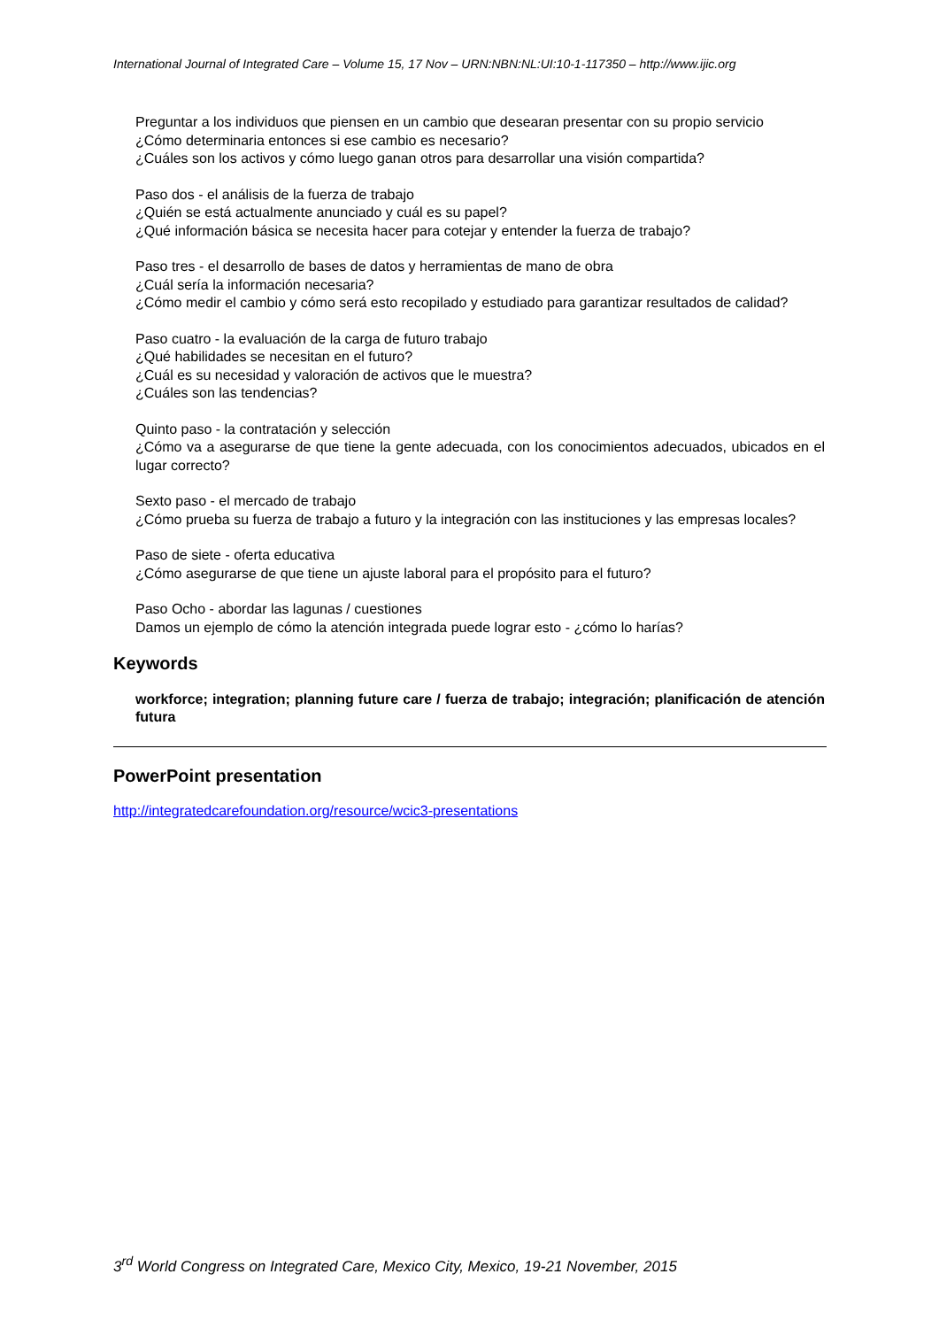International Journal of Integrated Care – Volume 15, 17 Nov – URN:NBN:NL:UI:10-1-117350 – http://www.ijic.org
Preguntar a los individuos que piensen en un cambio que desearan presentar con su propio servicio
¿Cómo determinaria entonces si ese cambio es necesario?
¿Cuáles son los activos y cómo luego ganan otros para desarrollar una visión compartida?
Paso dos - el análisis de la fuerza de trabajo
¿Quién se está actualmente anunciado y cuál es su papel?
¿Qué información básica se necesita hacer para cotejar y entender la fuerza de trabajo?
Paso tres - el desarrollo de bases de datos y herramientas de mano de obra
¿Cuál sería la información necesaria?
¿Cómo medir el cambio y cómo será esto recopilado y estudiado para garantizar resultados de calidad?
Paso cuatro - la evaluación de la carga de futuro trabajo
¿Qué habilidades se necesitan en el futuro?
¿Cuál es su necesidad y valoración de activos que le muestra?
¿Cuáles son las tendencias?
Quinto paso - la contratación y selección
¿Cómo va a asegurarse de que tiene la gente adecuada, con los conocimientos adecuados, ubicados en el lugar correcto?
Sexto paso - el mercado de trabajo
¿Cómo prueba su fuerza de trabajo a futuro y la integración con las instituciones y las empresas locales?
Paso de siete - oferta educativa
¿Cómo asegurarse de que tiene un ajuste laboral para el propósito para el futuro?
Paso Ocho - abordar las lagunas / cuestiones
Damos un ejemplo de cómo la atención integrada puede lograr esto - ¿cómo lo harías?
Keywords
workforce; integration; planning future care / fuerza de trabajo; integración; planificación de atención futura
PowerPoint presentation
http://integratedcarefoundation.org/resource/wcic3-presentations
3<sup>rd</sup> World Congress on Integrated Care, Mexico City, Mexico, 19-21 November, 2015